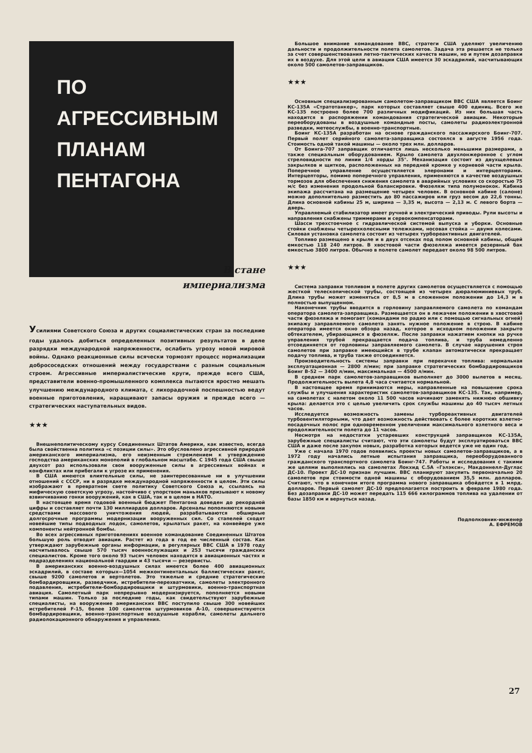ПО АГРЕССИВНЫМ
ПЛАНАМ
ПЕНТАГОНА
В стане
империализма
Усилиями Советского Союза и других социалистических стран за последние годы удалось добиться определенных позитивных результатов в деле разрядки международной напряженности, ослабить угрозу новой мировой войны. Однако реакционные силы всячески тормозят процесс нормализации добрососедских отношений между государствами с разным социальным строем. Агрессивные империалистические круги, прежде всего США, представители военно-промышленного комплекса пытаются яростно мешать улучшению международного климата, с лихорадочной поспешностью ведут военные приготовления, наращивают запасы оружия и прежде всего — стратегических наступательных видов.
★★★
Внешнеполитическому курсу Соединенных Штатов Америки, как известно, всегда была свойственна политика «с позиции силы». Это обусловлено агрессивной природой американского империализма, его неизменным стремлением к утверждению господства американских монополий в глобальном масштабе. С 1945 года США свыше двухсот раз использовали свои вооруженные силы в агрессивных войнах и конфликтах или прибегали к угрозе их применения.
В США имеются влиятельные силы, не заинтересованные ни в улучшении отношений с СССР, ни в разрядке международной напряженности в целом. Эти силы изображают в превратном свете политику Советского Союза и, ссылаясь на мифическую советскую угрозу, настойчиво с упорством маньяков призывают к новому взвинчиванию гонки вооружений, как в США, так и в целом в НАТО.
В настоящее время годовой военный бюджет Пентагона доведен до рекордной цифры и составляет почти 130 миллиардов долларов. Арсеналы пополняются новыми средствами массового уничтожения людей, разрабатываются обширные долгосрочные программы модернизации вооруженных сил. Со стапелей сходят новейшие типы подводных лодок, самолетов, крылатых ракет, на конвейере уже компоненты нейтронной бомбы.
Во всех агрессивных приготовлениях военное командование Соединенных Штатов большую роль отводит авиации. Растет из года в год ее численный состав. Как утверждают зарубежные органы информации, в регулярных ВВС США в 1978 году насчитывалось свыше 570 тысяч военнослужащих и 253 тысячи гражданских специалистов. Кроме того около 93 тысяч человек находятся в авиационных частях и подразделениях национальной гвардии и 43 тысячи — резервисты.
В американских военно-воздушных силах имеется более 400 авиационных эскадрилий, в составе которых—1054 межконтинентальных баллистических ракет, свыше 9200 самолетов и вертолетов. Это тяжелые и средние стратегические бомбардировщики, разведчики, истребители-перехватчики, самолеты электронного подавления, истребители-бомбардировщики и штурмовики, военно-транспортная авиация. Самолетный парк непрерывно модернизируется, пополняется новыми типами машин. Только за последние годы, как свидетельствуют зарубежные специалисты, на вооружение американских ВВС поступило свыше 300 новейших истребителей F-15, более 100 самолетов штурмовиков А-10, совершенствуются бомбардировщики, военно-транспортные воздушные корабли, самолеты дальнего радиолокационного обнаружения и управления.
Большое внимание командование ВВС, стратеги США уделяют увеличению дальности и продолжительности полета самолетов. Задача эта решается не только за счет совершенствования летно-тактических качеств машин, но и путем дозаправки их в воздухе. Для этой цели в авиации США имеется 30 эскадрилий, насчитывающих около 500 самолетов-заправщиков.
★★★
Основным специализированным самолетом-заправщиком ВВС США является Боинг КС-135А «Стратотанкер», парк которых составляет свыше 400 единиц. Всего же КС-135 построено более 700 различных модификаций. Из них большая часть находится в распоряжении командования стратегической авиации. Некоторые переоборудованы в воздушные командные посты, самолеты радиоэлектронной разведки, метеослужбы, в военно-транспортные.
Боинг КС-135А разработан на основе гражданского пассажирского Боинг-707. Первый полет серийного самолета-заправщика состоялся в августе 1956 года. Стоимость одной такой машины — около трех млн. долларов.
От Боинга-707 заправщик отличается лишь несколько меньшими размерами, а также специальным оборудованием. Крыло самолета двухлонжеронное с углом стреловидности по линии 1/4 хорды 35°. Механизация состоит из двухщелевых закрылков и щитков, расположенных на передней кромке у корневой части крыла. Поперечное управление осуществляется элеронами и интерцепторами. Интерцепторы, помимо поперечного управления, применяются в качестве воздушных тормозов для обеспечения снижения самолета в аварийных условиях со скоростью 75 м/с без изменения продольной балансировки. Фюзеляж типа полумонокок. Кабина экипажа рассчитана на размещение четырех человек. В основной кабине (салоне) можно дополнительно разместить до 80 пассажиров или груз весом до 22,6 тонны. Длина основной кабины 25 м, ширина — 3,35 м, высота — 2,13 м. С левого борта — дверь.
Управляемый стабилизатор имеет ручной и электрический приводы. Рули высоты и направления снабжены триммерами и сервокомпенсаторами.
Шасси трехстоечное с гидравлической системой выпуска и уборки. Основные стойки снабжены четырехколесными тележками, носовая стойка — двумя колесами. Силовая установка самолета состоит из четырех турбореактивных двигателей.
Топливо размещено в крыле и в двух отсеках под полом основной кабины, общей емкостью 118 240 литров. В хвостовой части фюзеляжа имеется резервный бак емкостью 3800 литров. Обычно в полете самолет передает около 98 500 литров.
★★★
Система заправки топливом в полете других самолетов осуществляется с помощью жесткой телескопической трубы, состоящей из четырех дюралюминиевых труб. Длина трубы может изменяться от 8,5 м в сложенном положении до 14,3 м в полностью выпущенном.
Наконечник трубы вводится в горловину заправляемого самолета по командам оператора самолета-заправщика. Размещается он в лежачем положении в хвостовой части фюзеляжа и помогает (командами по радио или с помощью сигнальных огней) экипажу заправляемого самолета занять нужное положение в строю. В кабине оператора имеется окно обзора назад, которое в исходном положении закрыто обтекателем, убирающимся в фюзеляж. После заправки нажатием кнопки на ручке управления трубой прекращается подача топлива, и труба немедленно отсоединяется от горловины заправляемого самолета. В случае нарушения строя самолетов при заправке имеющийся в трубе клапан автоматически прекращает подачу топлива, и труба также отсоединяется.
Производительность системы заправки при перекачке топлива: нормальная эксплуатационная — 2800 л/мин; при заправке стратегических бомбардировщиков Боинг В-52 — 3400 л/мин, максимальная — 4500 л/мин.
В среднем парк самолетов-заправщиков выполняет до 3000 вылетов в месяц. Продолжительность вылета 4,8 часа считается нормальной.
В настоящее время принимаются меры, направленные на повышение срока службы и улучшения характеристик самолетов-заправщиков КС-135. Так, например, на самолетах с налетом около 11 500 часов начинают заменять нижнюю обшивку крыла: делается это с целью увеличить срок службы машины до 40 тысяч летных часов.
Исследуется возможность замены турбореактивных двигателей турбовентиляторными, что дает возможность действовать с более коротких взлетно-посадочных полос при одновременном увеличении максимального взлетного веса и продолжительности полета до 11 часов.
Несмотря на недостатки устаревших конструкций заправщиков КС-135А, зарубежные специалисты считают, что эти самолеты будут эксплуатироваться ВВС США и даже после закупок новых, разработка которых ведется уже не один год.
Уже с начала 1970 годов появились проекты новых самолетов-заправщиков, а в 1972 году начались летные испытания заправщика, переоборудованного гражданского транспортного самолета Боинг-747. Работы и исследования с такими же целями выполнялись на самолетах Локхид С.5А «Гэлэкси», Макдоннелл-Дуглас ДС-10. Проект ДС-10 признан лучшим. ВВС планируют закупить первоначально 20 самолетов при стоимости одной машины с оборудованием 35,5 млн. долларов. Считают, что в конечном итоге программа нового заправщика обойдется в 1 млрд. долларов. Первый самолет ДС-10 предполагается построить в феврале 1980 года. Без дозаправки ДС-10 может передать 115 666 килограммов топлива на удалении от базы 1850 км и вернуться назад.
Подполковник-инженер
А. ЕФРЕМОВ
27